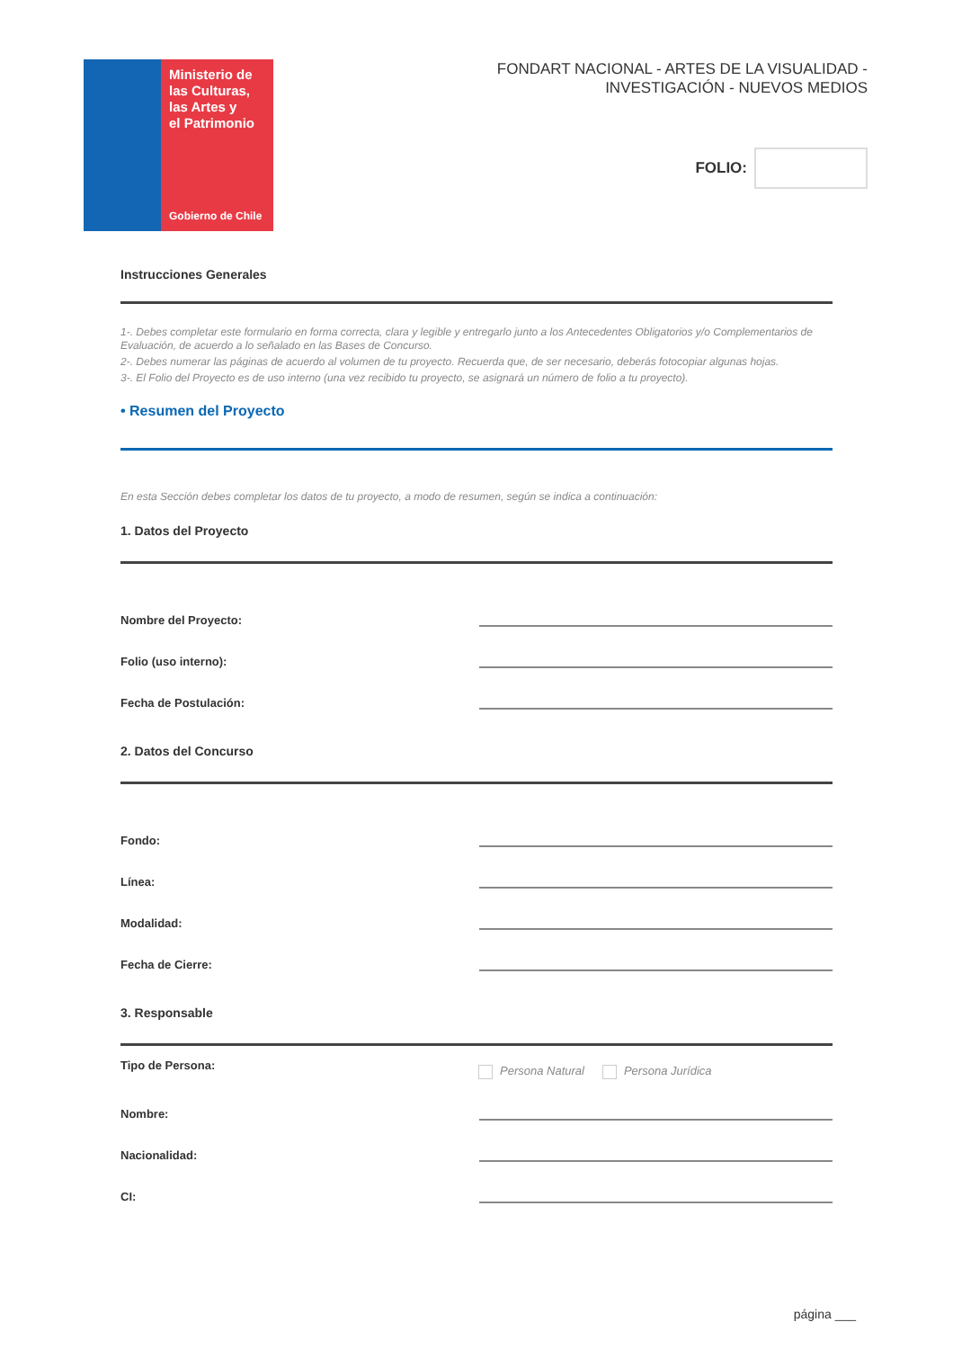Ministerio de
las Culturas,
las Artes y
el Patrimonio
Gobierno de Chile
FONDART NACIONAL - ARTES DE LA VISUALIDAD -
INVESTIGACIÓN - NUEVOS MEDIOS
FOLIO:
Instrucciones Generales
1-. Debes completar este formulario en forma correcta, clara y legible y entregarlo junto a los Antecedentes Obligatorios y/o Complementarios de Evaluación, de acuerdo a lo señalado en las Bases de Concurso.
2-. Debes numerar las páginas de acuerdo al volumen de tu proyecto. Recuerda que, de ser necesario, deberás fotocopiar algunas hojas.
3-. El Folio del Proyecto es de uso interno (una vez recibido tu proyecto, se asignará un número de folio a tu proyecto).
• Resumen del Proyecto
En esta Sección debes completar los datos de tu proyecto, a modo de resumen, según se indica a continuación:
1. Datos del Proyecto
Nombre del Proyecto:
Folio (uso interno):
Fecha de Postulación:
2. Datos del Concurso
Fondo:
Línea:
Modalidad:
Fecha de Cierre:
3. Responsable
Tipo de Persona: Persona Natural Persona Jurídica
Nombre:
Nacionalidad:
CI:
página ___